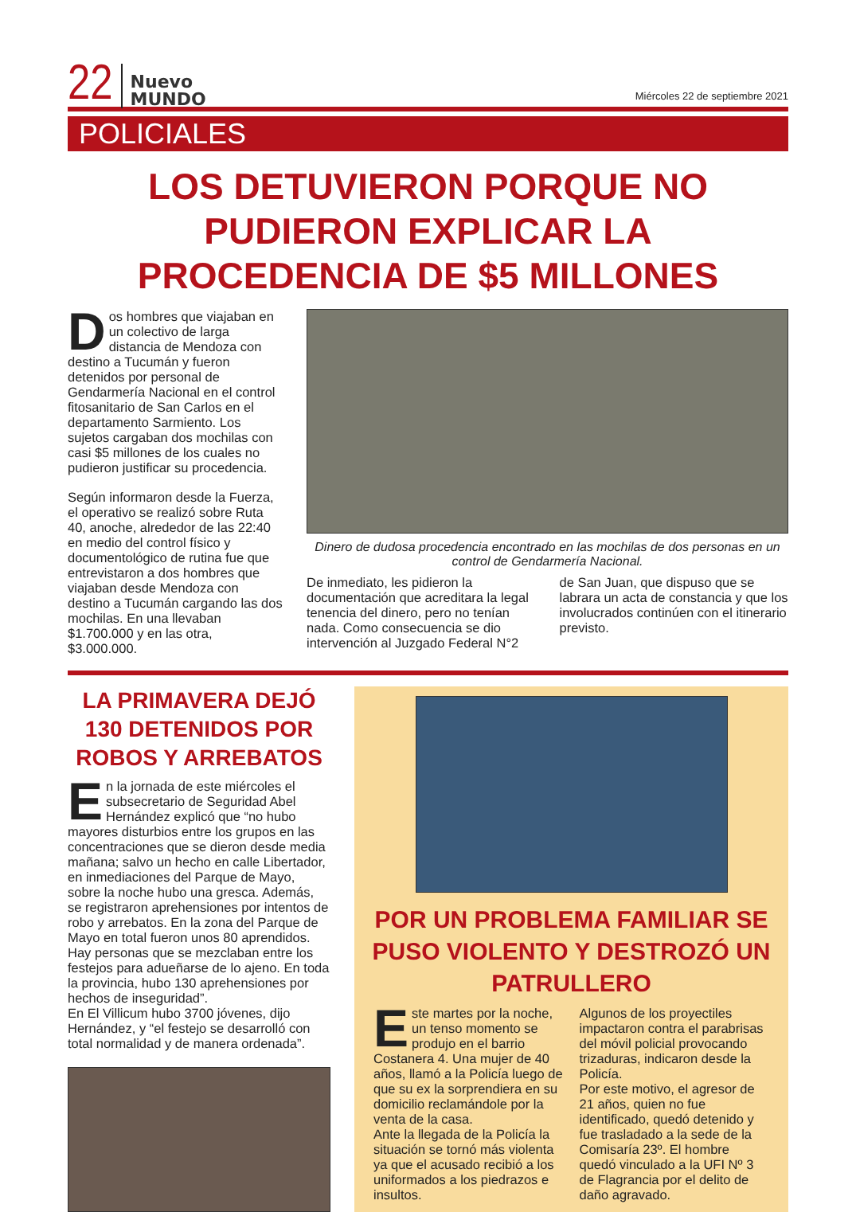22
Nuevo
MUNDO
Miércoles 22 de septiembre 2021
POLICIALES
LOS DETUVIERON PORQUE NO PUDIERON EXPLICAR LA PROCEDENCIA DE $5 MILLONES
Dos hombres que viajaban en un colectivo de larga distancia de Mendoza con destino a Tucumán y fueron detenidos por personal de Gendarmería Nacional en el control fitosanitario de San Carlos en el departamento Sarmiento. Los sujetos cargaban dos mochilas con casi $5 millones de los cuales no pudieron justificar su procedencia.
Según informaron desde la Fuerza, el operativo se realizó sobre Ruta 40, anoche, alrededor de las 22:40 en medio del control físico y documentológico de rutina fue que entrevistaron a dos hombres que viajaban desde Mendoza con destino a Tucumán cargando las dos mochilas. En una llevaban $1.700.000 y en las otra, $3.000.000.
Dinero de dudosa procedencia encontrado en las mochilas de dos personas en un control de Gendarmería Nacional.
De inmediato, les pidieron la documentación que acreditara la legal tenencia del dinero, pero no tenían nada. Como consecuencia se dio intervención al Juzgado Federal N°2
de San Juan, que dispuso que se labrara un acta de constancia y que los involucrados continúen con el itinerario previsto.
LA PRIMAVERA DEJÓ 130 DETENIDOS POR ROBOS Y ARREBATOS
En la jornada de este miércoles el subsecretario de Seguridad Abel Hernández explicó que “no hubo mayores disturbios entre los grupos en las concentraciones que se dieron desde media mañana; salvo un hecho en calle Libertador, en inmediaciones del Parque de Mayo, sobre la noche hubo una gresca. Además, se registraron aprehensiones por intentos de robo y arrebatos. En la zona del Parque de Mayo en total fueron unos 80 aprendidos. Hay personas que se mezclaban entre los festejos para adueñarse de lo ajeno. En toda la provincia, hubo 130 aprehensiones por hechos de inseguridad”.
En El Villicum hubo 3700 jóvenes, dijo Hernández, y “el festejo se desarrolló con total normalidad y de manera ordenada”.
POR UN PROBLEMA FAMILIAR SE PUSO VIOLENTO Y DESTROZÓ UN PATRULLERO
Este martes por la noche, un tenso momento se produjo en el barrio Costanera 4. Una mujer de 40 años, llamó a la Policía luego de que su ex la sorprendiera en su domicilio reclamándole por la venta de la casa.
Ante la llegada de la Policía la situación se tornó más violenta ya que el acusado recibió a los uniformados a los piedrazos e insultos.
Algunos de los proyectiles impactaron contra el parabrisas del móvil policial provocando trizaduras, indicaron desde la Policía.
Por este motivo, el agresor de 21 años, quien no fue identificado, quedó detenido y fue trasladado a la sede de la Comisaría 23º. El hombre quedó vinculado a la UFI Nº 3 de Flagrancia por el delito de daño agravado.